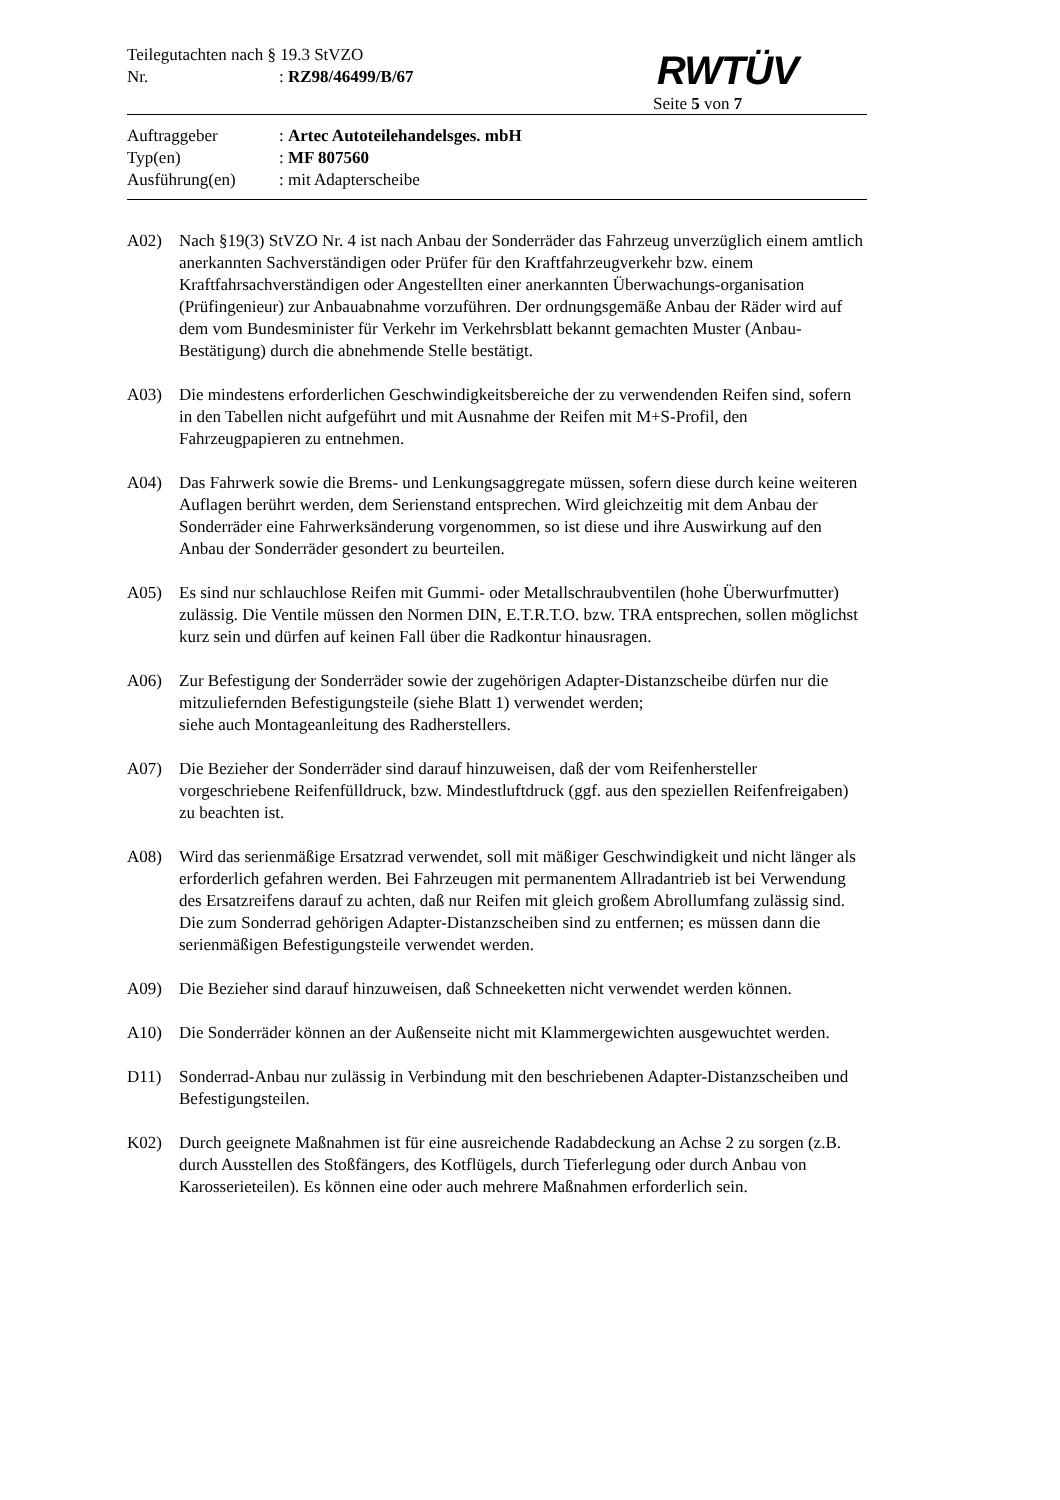Teilegutachten nach § 19.3 StVZO
Nr.: RZ98/46499/B/67
RWTÜV
Seite 5 von 7
Auftraggeber: Artec Autoteilehandelsges. mbH
Typ(en): MF 807560
Ausführung(en): mit Adapterscheibe
A02) Nach §19(3) StVZO Nr. 4 ist nach Anbau der Sonderräder das Fahrzeug unverzüglich einem amtlich anerkannten Sachverständigen oder Prüfer für den Kraftfahrzeugverkehr bzw. einem Kraftfahrsachverständigen oder Angestellten einer anerkannten Überwachungs-organisation (Prüfingenieur) zur Anbauabnahme vorzuführen. Der ordnungsgemäße Anbau der Räder wird auf dem vom Bundesminister für Verkehr im Verkehrsblatt bekannt gemachten Muster (Anbau-Bestätigung) durch die abnehmende Stelle bestätigt.
A03) Die mindestens erforderlichen Geschwindigkeitsbereiche der zu verwendenden Reifen sind, sofern in den Tabellen nicht aufgeführt und mit Ausnahme der Reifen mit M+S-Profil, den Fahrzeugpapieren zu entnehmen.
A04) Das Fahrwerk sowie die Brems- und Lenkungsaggregate müssen, sofern diese durch keine weiteren Auflagen berührt werden, dem Serienstand entsprechen. Wird gleichzeitig mit dem Anbau der Sonderräder eine Fahrwerksänderung vorgenommen, so ist diese und ihre Auswirkung auf den Anbau der Sonderräder gesondert zu beurteilen.
A05) Es sind nur schlauchlose Reifen mit Gummi- oder Metallschraubventilen (hohe Überwurfmutter) zulässig. Die Ventile müssen den Normen DIN, E.T.R.T.O. bzw. TRA entsprechen, sollen möglichst kurz sein und dürfen auf keinen Fall über die Radkontur hinausragen.
A06) Zur Befestigung der Sonderräder sowie der zugehörigen Adapter-Distanzscheibe dürfen nur die mitzuliefernden Befestigungsteile (siehe Blatt 1) verwendet werden;
siehe auch Montageanleitung des Radherstellers.
A07) Die Bezieher der Sonderräder sind darauf hinzuweisen, daß der vom Reifenhersteller vorgeschriebene Reifenfülldruck, bzw. Mindestluftdruck (ggf. aus den speziellen Reifenfreigaben) zu beachten ist.
A08) Wird das serienmäßige Ersatzrad verwendet, soll mit mäßiger Geschwindigkeit und nicht länger als erforderlich gefahren werden. Bei Fahrzeugen mit permanentem Allradantrieb ist bei Verwendung des Ersatzreifens darauf zu achten, daß nur Reifen mit gleich großem Abrollumfang zulässig sind. Die zum Sonderrad gehörigen Adapter-Distanzscheiben sind zu entfernen; es müssen dann die serienmäßigen Befestigungsteile verwendet werden.
A09) Die Bezieher sind darauf hinzuweisen, daß Schneeketten nicht verwendet werden können.
A10) Die Sonderräder können an der Außenseite nicht mit Klammergewichten ausgewuchtet werden.
D11) Sonderrad-Anbau nur zulässig in Verbindung mit den beschriebenen Adapter-Distanzscheiben und Befestigungsteilen.
K02) Durch geeignete Maßnahmen ist für eine ausreichende Radabdeckung an Achse 2 zu sorgen (z.B. durch Ausstellen des Stoßfängers, des Kotflügels, durch Tieferlegung oder durch Anbau von Karosserieteilen). Es können eine oder auch mehrere Maßnahmen erforderlich sein.